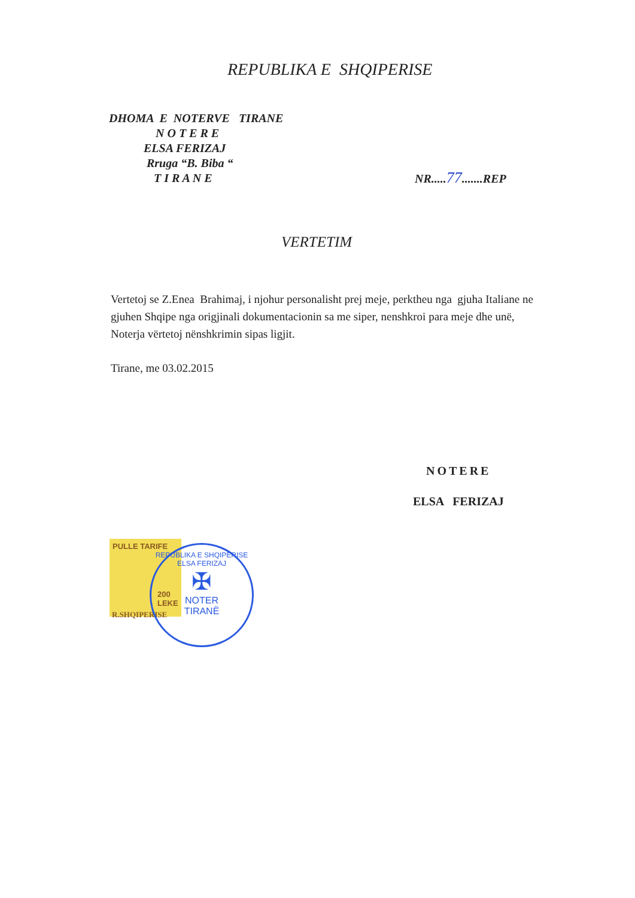REPUBLIKA E SHQIPERISE
DHOMA E NOTERVE TIRANE
N O T E R E
ELSA FERIZAJ
Rruga “B. Biba “
T I R A N E
NR.....77.......REP
VERTETIM
Vertetoj se Z.Enea Brahimaj, i njohur personalisht prej meje, perktheu nga gjuha Italiane ne gjuhen Shqipe nga origjinali dokumentacionin sa me siper, nenshkroi para meje dhe unë, Noterja vërtetoj nënshkrimin sipas ligjit.
Tirane, me 03.02.2015
NOTERE
ELSA FERIZAJ
PULLE TARIFE
200 LEKE
R.SHQIPERISE
REPUBLIKA E SHQIPERISE
ELSA FERIZAJ
✠
NOTER
TIRANË